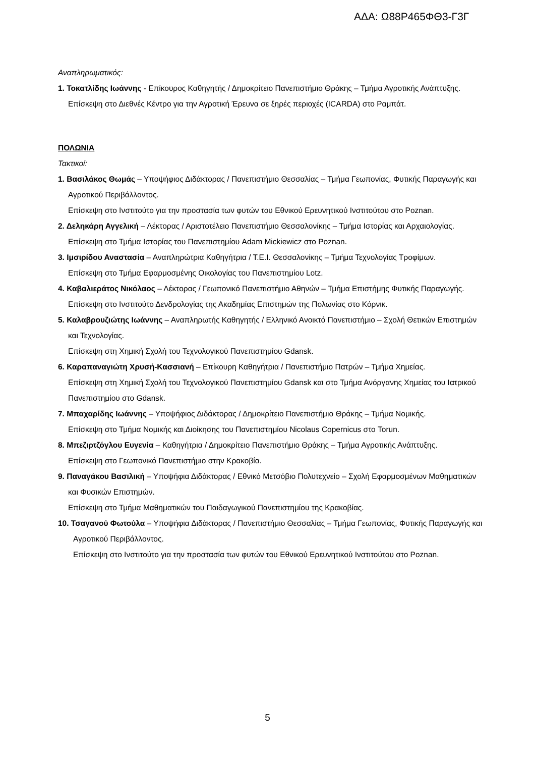ΑΔΑ: Ω88Ρ465ΦΘ3-Γ3Γ
Αναπληρωματικός:
1. Τοκατλίδης Ιωάννης - Επίκουρος Καθηγητής / Δημοκρίτειο Πανεπιστήμιο Θράκης – Τμήμα Αγροτικής Ανάπτυξης.
Επίσκεψη στο Διεθνές Κέντρο για την Αγροτική Έρευνα σε ξηρές περιοχές (ICARDA) στο Ραμπάτ.
ΠΟΛΩΝΙΑ
Τακτικοί:
1. Βασιλάκος Θωμάς – Υποψήφιος Διδάκτορας / Πανεπιστήμιο Θεσσαλίας – Τμήμα Γεωπονίας, Φυτικής Παραγωγής και Αγροτικού Περιβάλλοντος.
Επίσκεψη στο Ινστιτούτο για την προστασία των φυτών του Εθνικού Ερευνητικού Ινστιτούτου στο Poznan.
2. Δεληκάρη Αγγελική – Λέκτορας / Αριστοτέλειο Πανεπιστήμιο Θεσσαλονίκης – Τμήμα Ιστορίας και Αρχαιολογίας.
Επίσκεψη στο Τμήμα Ιστορίας του Πανεπιστημίου Adam Mickiewicz στο Poznan.
3. Ιμσιρίδου Αναστασία – Αναπληρώτρια Καθηγήτρια / Τ.Ε.Ι. Θεσσαλονίκης – Τμήμα Τεχνολογίας Τροφίμων.
Επίσκεψη στο Τμήμα Εφαρμοσμένης Οικολογίας του Πανεπιστημίου Lotz.
4. Καβαλιεράτος Νικόλαος – Λέκτορας / Γεωπονικό Πανεπιστήμιο Αθηνών – Τμήμα Επιστήμης Φυτικής Παραγωγής.
Επίσκεψη στο Ινστιτούτο Δενδρολογίας της Ακαδημίας Επιστημών της Πολωνίας στο Κόρνικ.
5. Καλαβρουζιώτης Ιωάννης – Αναπληρωτής Καθηγητής / Ελληνικό Ανοικτό Πανεπιστήμιο – Σχολή Θετικών Επιστημών και Τεχνολογίας.
Επίσκεψη στη Χημική Σχολή του Τεχνολογικού Πανεπιστημίου Gdansk.
6. Καραπαναγιώτη Χρυσή-Κασσιανή – Επίκουρη Καθηγήτρια / Πανεπιστήμιο Πατρών – Τμήμα Χημείας.
Επίσκεψη στη Χημική Σχολή του Τεχνολογικού Πανεπιστημίου Gdansk και στο Τμήμα Ανόργανης Χημείας του Ιατρικού Πανεπιστημίου στο Gdansk.
7. Μπαχαρίδης Ιωάννης – Υποψήφιος Διδάκτορας / Δημοκρίτειο Πανεπιστήμιο Θράκης – Τμήμα Νομικής.
Επίσκεψη στο Τμήμα Νομικής και Διοίκησης του Πανεπιστημίου Nicolaus Copernicus στο Torun.
8. Μπεζιρτζόγλου Ευγενία – Καθηγήτρια / Δημοκρίτειο Πανεπιστήμιο Θράκης – Τμήμα Αγροτικής Ανάπτυξης.
Επίσκεψη στο Γεωπονικό Πανεπιστήμιο στην Κρακοβία.
9. Παναγάκου Βασιλική – Υποψήφια Διδάκτορας / Εθνικό Μετσόβιο Πολυτεχνείο – Σχολή Εφαρμοσμένων Μαθηματικών και Φυσικών Επιστημών.
Επίσκεψη στο Τμήμα Μαθηματικών του Παιδαγωγικού Πανεπιστημίου της Κρακοβίας.
10. Τσαγανού Φωτούλα – Υποψήφια Διδάκτορας / Πανεπιστήμιο Θεσσαλίας – Τμήμα Γεωπονίας, Φυτικής Παραγωγής και Αγροτικού Περιβάλλοντος.
Επίσκεψη στο Ινστιτούτο για την προστασία των φυτών του Εθνικού Ερευνητικού Ινστιτούτου στο Poznan.
5